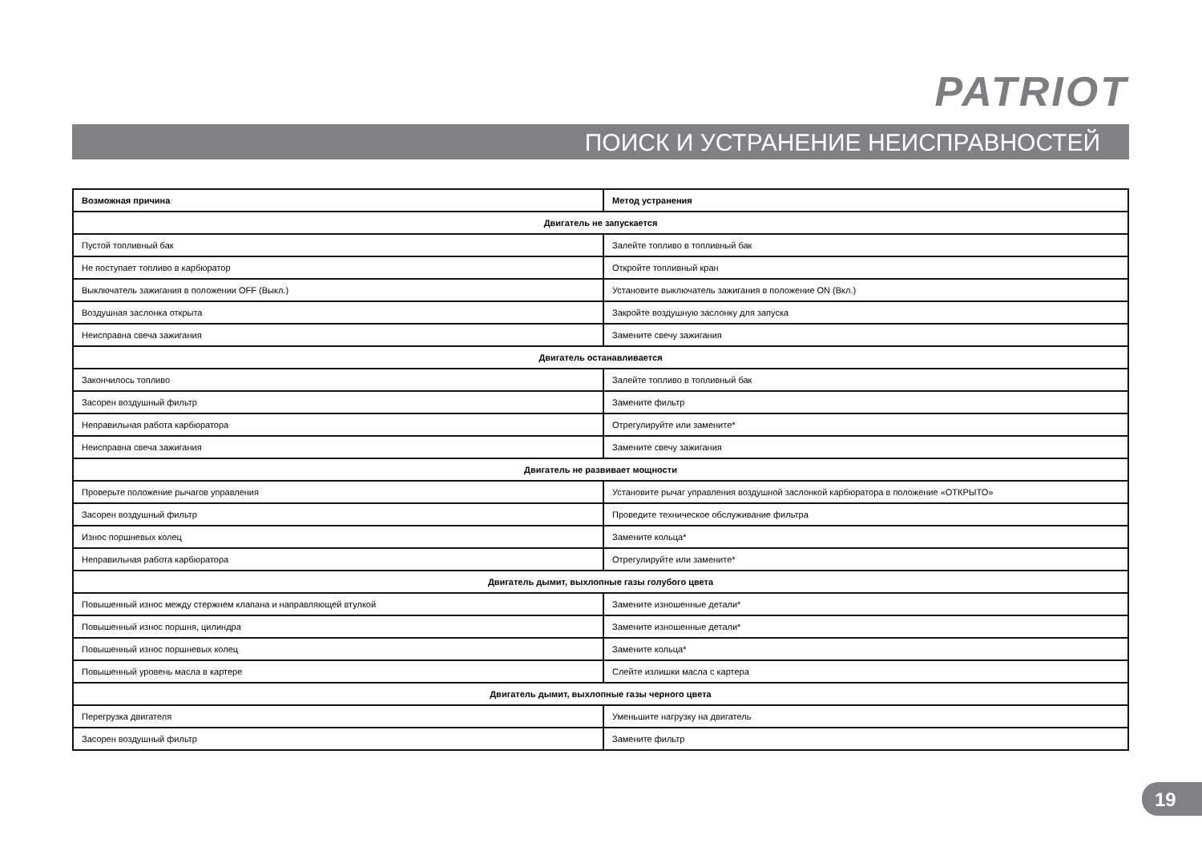PATRIOT
ПОИСК И УСТРАНЕНИЕ НЕИСПРАВНОСТЕЙ
| Возможная причина | Метод устранения |
| --- | --- |
| Двигатель не запускается | |
| Пустой топливный бак | Залейте топливо в топливный бак |
| Не поступает топливо в карбюратор | Откройте топливный кран |
| Выключатель зажигания в положении OFF (Выкл.) | Установите выключатель зажигания в положение ON (Вкл.) |
| Воздушная заслонка открыта | Закройте воздушную заслонку для запуска |
| Неисправна свеча зажигания | Замените свечу зажигания |
| Двигатель останавливается | |
| Закончилось топливо | Залейте топливо в топливный бак |
| Засорен воздушный фильтр | Замените фильтр |
| Неправильная работа карбюратора | Отрегулируйте или замените* |
| Неисправна свеча зажигания | Замените свечу зажигания |
| Двигатель не развивает мощности | |
| Проверьте положение рычагов управления | Установите рычаг управления воздушной заслонкой карбюратора в положение «ОТКРЫТО» |
| Засорен воздушный фильтр | Проведите техническое обслуживание фильтра |
| Износ поршневых колец | Замените кольца* |
| Неправильная работа карбюратора | Отрегулируйте или замените* |
| Двигатель дымит, выхлопные газы голубого цвета | |
| Повышенный износ между стержнем клапана и направляющей втулкой | Замените изношенные детали* |
| Повышенный износ поршня, цилиндра | Замените изношенные детали* |
| Повышенный износ поршневых колец | Замените кольца* |
| Повышенный уровень масла в картере | Слейте излишки масла с картера |
| Двигатель дымит, выхлопные газы черного цвета | |
| Перегрузка двигателя | Уменьшите нагрузку на двигатель |
| Засорен воздушный фильтр | Замените фильтр |
19